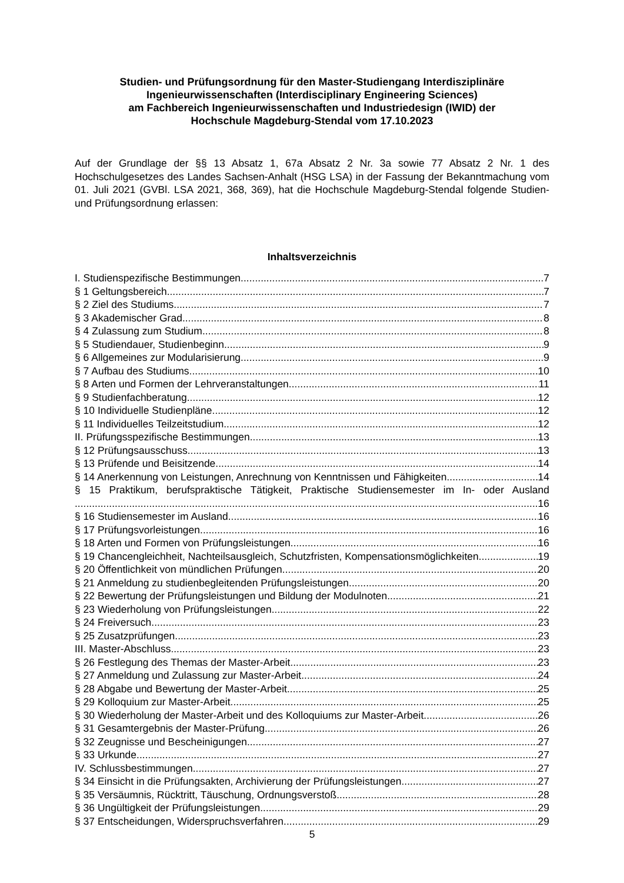Studien- und Prüfungsordnung für den Master-Studiengang Interdisziplinäre Ingenieurwissenschaften (Interdisciplinary Engineering Sciences)
am Fachbereich Ingenieurwissenschaften und Industriedesign (IWID) der
Hochschule Magdeburg-Stendal vom 17.10.2023
Auf der Grundlage der §§ 13 Absatz 1, 67a Absatz 2 Nr. 3a sowie 77 Absatz 2 Nr. 1 des Hochschulgesetzes des Landes Sachsen-Anhalt (HSG LSA) in der Fassung der Bekanntmachung vom 01. Juli 2021 (GVBl. LSA 2021, 368, 369), hat die Hochschule Magdeburg-Stendal folgende Studien- und Prüfungsordnung erlassen:
Inhaltsverzeichnis
I. Studienspezifische Bestimmungen 7
§ 1 Geltungsbereich 7
§ 2 Ziel des Studiums 7
§ 3 Akademischer Grad 8
§ 4 Zulassung zum Studium 8
§ 5 Studiendauer, Studienbeginn 9
§ 6 Allgemeines zur Modularisierung 9
§ 7 Aufbau des Studiums 10
§ 8 Arten und Formen der Lehrveranstaltungen 11
§ 9 Studienfachberatung 12
§ 10 Individuelle Studienpläne 12
§ 11 Individuelles Teilzeitstudium 12
II. Prüfungsspezifische Bestimmungen 13
§ 12 Prüfungsausschuss 13
§ 13 Prüfende und Beisitzende 14
§ 14 Anerkennung von Leistungen, Anrechnung von Kenntnissen und Fähigkeiten 14
§ 15 Praktikum, berufspraktische Tätigkeit, Praktische Studiensemester im In- oder Ausland
16
§ 16 Studiensemester im Ausland 16
§ 17 Prüfungsvorleistungen 16
§ 18 Arten und Formen von Prüfungsleistungen 16
§ 19 Chancengleichheit, Nachteilsausgleich, Schutzfristen, Kompensationsmöglichkeiten 19
§ 20 Öffentlichkeit von mündlichen Prüfungen 20
§ 21 Anmeldung zu studienbegleitenden Prüfungsleistungen 20
§ 22 Bewertung der Prüfungsleistungen und Bildung der Modulnoten 21
§ 23 Wiederholung von Prüfungsleistungen 22
§ 24 Freiversuch 23
§ 25 Zusatzprüfungen 23
III. Master-Abschluss 23
§ 26 Festlegung des Themas der Master-Arbeit 23
§ 27 Anmeldung und Zulassung zur Master-Arbeit 24
§ 28 Abgabe und Bewertung der Master-Arbeit 25
§ 29 Kolloquium zur Master-Arbeit 25
§ 30 Wiederholung der Master-Arbeit und des Kolloquiums zur Master-Arbeit 26
§ 31 Gesamtergebnis der Master-Prüfung 26
§ 32 Zeugnisse und Bescheinigungen 27
§ 33 Urkunde 27
IV. Schlussbestimmungen 27
§ 34 Einsicht in die Prüfungsakten, Archivierung der Prüfungsleistungen 27
§ 35 Versäumnis, Rücktritt, Täuschung, Ordnungsverstoß 28
§ 36 Ungültigkeit der Prüfungsleistungen 29
§ 37 Entscheidungen, Widerspruchsverfahren 29
5